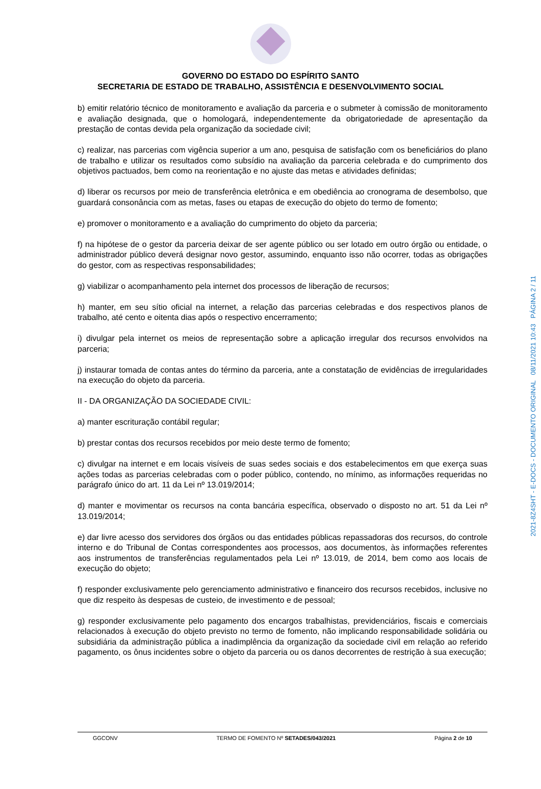GOVERNO DO ESTADO DO ESPÍRITO SANTO
SECRETARIA DE ESTADO DE TRABALHO, ASSISTÊNCIA E DESENVOLVIMENTO SOCIAL
b) emitir relatório técnico de monitoramento e avaliação da parceria e o submeter à comissão de monitoramento e avaliação designada, que o homologará, independentemente da obrigatoriedade de apresentação da prestação de contas devida pela organização da sociedade civil;
c) realizar, nas parcerias com vigência superior a um ano, pesquisa de satisfação com os beneficiários do plano de trabalho e utilizar os resultados como subsídio na avaliação da parceria celebrada e do cumprimento dos objetivos pactuados, bem como na reorientação e no ajuste das metas e atividades definidas;
d) liberar os recursos por meio de transferência eletrônica e em obediência ao cronograma de desembolso, que guardará consonância com as metas, fases ou etapas de execução do objeto do termo de fomento;
e) promover o monitoramento e a avaliação do cumprimento do objeto da parceria;
f) na hipótese de o gestor da parceria deixar de ser agente público ou ser lotado em outro órgão ou entidade, o administrador público deverá designar novo gestor, assumindo, enquanto isso não ocorrer, todas as obrigações do gestor, com as respectivas responsabilidades;
g) viabilizar o acompanhamento pela internet dos processos de liberação de recursos;
h) manter, em seu sítio oficial na internet, a relação das parcerias celebradas e dos respectivos planos de trabalho, até cento e oitenta dias após o respectivo encerramento;
i) divulgar pela internet os meios de representação sobre a aplicação irregular dos recursos envolvidos na parceria;
j) instaurar tomada de contas antes do término da parceria, ante a constatação de evidências de irregularidades na execução do objeto da parceria.
II - DA ORGANIZAÇÃO DA SOCIEDADE CIVIL:
a) manter escrituração contábil regular;
b) prestar contas dos recursos recebidos por meio deste termo de fomento;
c) divulgar na internet e em locais visíveis de suas sedes sociais e dos estabelecimentos em que exerça suas ações todas as parcerias celebradas com o poder público, contendo, no mínimo, as informações requeridas no parágrafo único do art. 11 da Lei nº 13.019/2014;
d) manter e movimentar os recursos na conta bancária específica, observado o disposto no art. 51 da Lei nº 13.019/2014;
e) dar livre acesso dos servidores dos órgãos ou das entidades públicas repassadoras dos recursos, do controle interno e do Tribunal de Contas correspondentes aos processos, aos documentos, às informações referentes aos instrumentos de transferências regulamentados pela Lei nº 13.019, de 2014, bem como aos locais de execução do objeto;
f) responder exclusivamente pelo gerenciamento administrativo e financeiro dos recursos recebidos, inclusive no que diz respeito às despesas de custeio, de investimento e de pessoal;
g) responder exclusivamente pelo pagamento dos encargos trabalhistas, previdenciários, fiscais e comerciais relacionados à execução do objeto previsto no termo de fomento, não implicando responsabilidade solidária ou subsidiária da administração pública a inadimplência da organização da sociedade civil em relação ao referido pagamento, os ônus incidentes sobre o objeto da parceria ou os danos decorrentes de restrição à sua execução;
2021-8Z4SHT - E-DOCS - DOCUMENTO ORIGINAL 08/11/2021 10:43 PÁGINA 2 / 11
GGCONV TERMO DE FOMENTO Nº SETADES/043/2021 Página 2 de 10